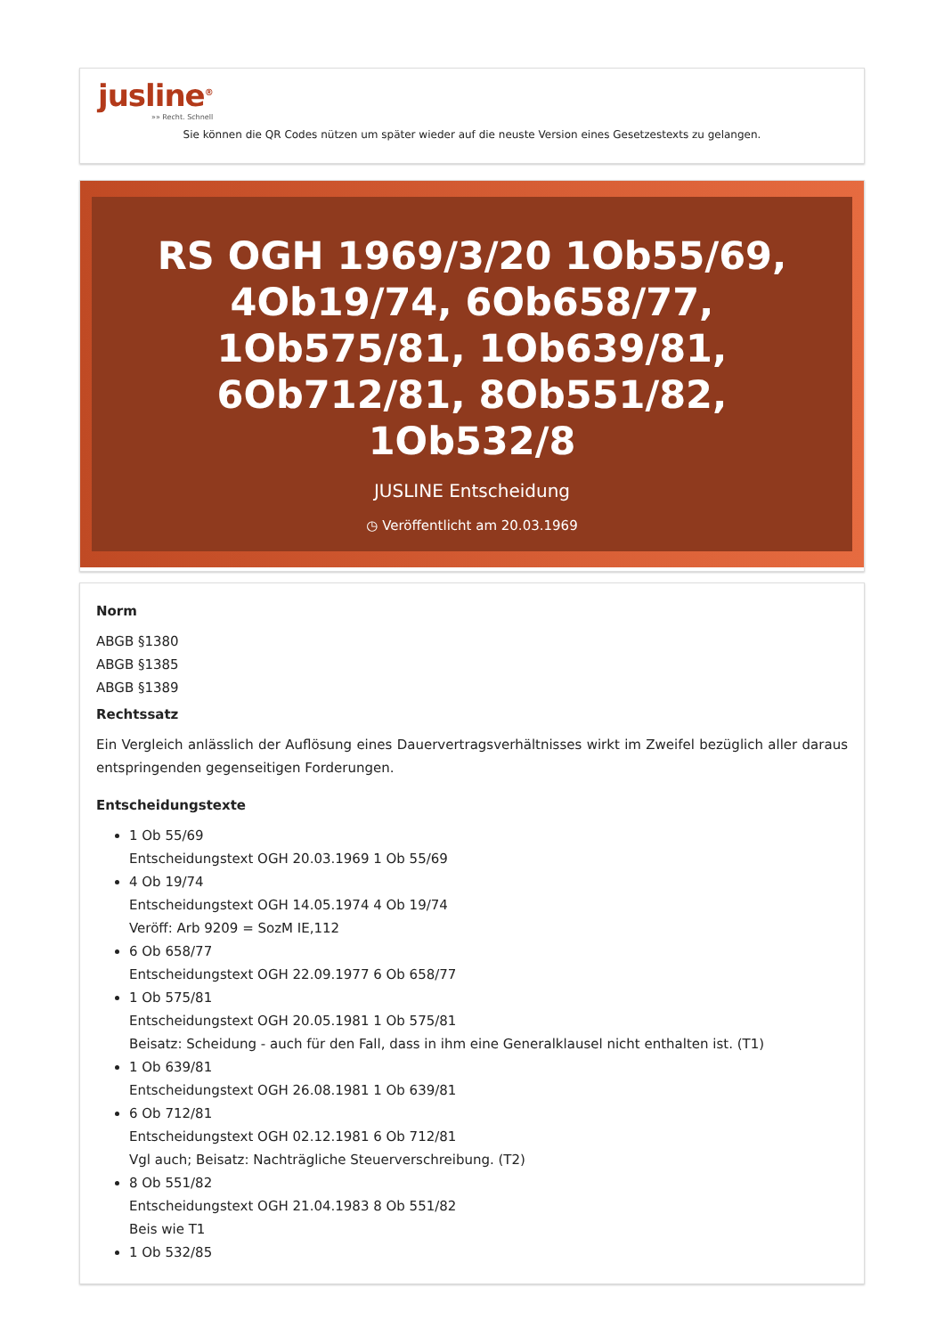jusline<sup>®</sup>
»» Recht. Schnell
Sie können die QR Codes nützen um später wieder auf die neuste Version eines Gesetzestexts zu gelangen.
RS OGH 1969/3/20 1Ob55/69, 4Ob19/74, 6Ob658/77, 1Ob575/81, 1Ob639/81, 6Ob712/81, 8Ob551/82, 1Ob532/8
JUSLINE Entscheidung
◷ Veröffentlicht am 20.03.1969
Norm
ABGB §1380
ABGB §1385
ABGB §1389
Rechtssatz
Ein Vergleich anlässlich der Auflösung eines Dauervertragsverhältnisses wirkt im Zweifel bezüglich aller daraus entspringenden gegenseitigen Forderungen.
Entscheidungstexte
1 Ob 55/69
Entscheidungstext OGH 20.03.1969 1 Ob 55/69
4 Ob 19/74
Entscheidungstext OGH 14.05.1974 4 Ob 19/74
Veröff: Arb 9209 = SozM IE,112
6 Ob 658/77
Entscheidungstext OGH 22.09.1977 6 Ob 658/77
1 Ob 575/81
Entscheidungstext OGH 20.05.1981 1 Ob 575/81
Beisatz: Scheidung - auch für den Fall, dass in ihm eine Generalklausel nicht enthalten ist. (T1)
1 Ob 639/81
Entscheidungstext OGH 26.08.1981 1 Ob 639/81
6 Ob 712/81
Entscheidungstext OGH 02.12.1981 6 Ob 712/81
Vgl auch; Beisatz: Nachträgliche Steuerverschreibung. (T2)
8 Ob 551/82
Entscheidungstext OGH 21.04.1983 8 Ob 551/82
Beis wie T1
1 Ob 532/85